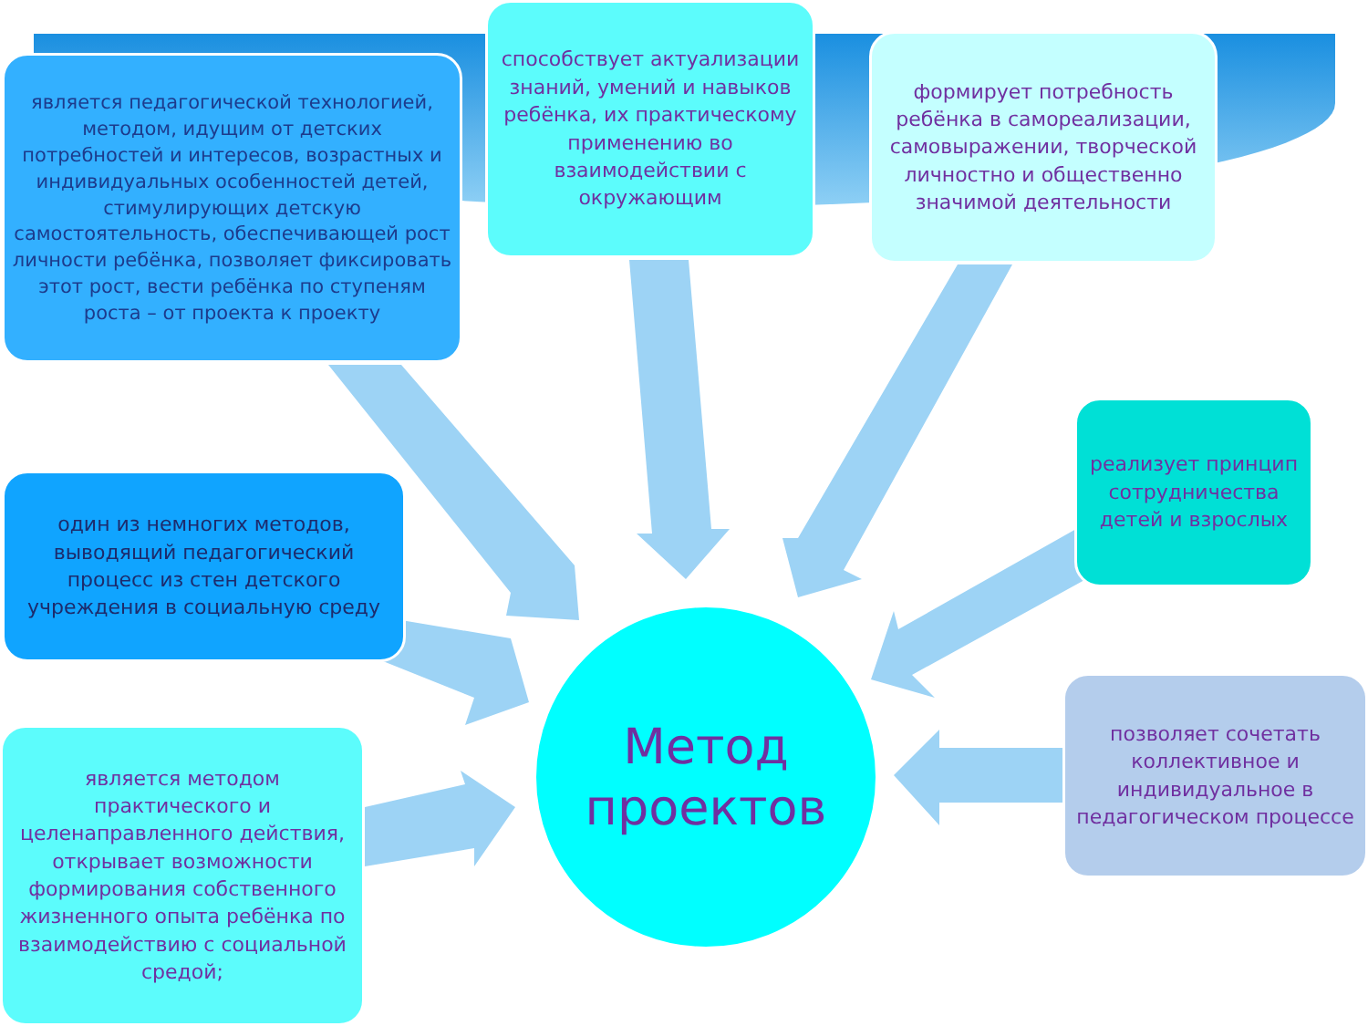является педагогической технологией, методом, идущим от детских потребностей и интересов, возрастных и индивидуальных особенностей детей, стимулирующих детскую самостоятельность, обеспечивающей рост личности ребёнка, позволяет фиксировать этот рост, вести ребёнка по ступеням роста – от проекта к проекту
способствует актуализации знаний, умений и навыков ребёнка, их практическому применению во взаимодействии с окружающим
формирует потребность ребёнка в самореализации, самовыражении, творческой личностно и общественно значимой деятельности
реализует принцип сотрудничества детей и взрослых
один из немногих методов, выводящий педагогический процесс из стен детского учреждения в социальную среду
позволяет сочетать коллективное и индивидуальное в педагогическом процессе
является методом практического и целенаправленного действия, открывает возможности формирования собственного жизненного опыта ребёнка по взаимодействию с социальной средой;
Метод
проектов